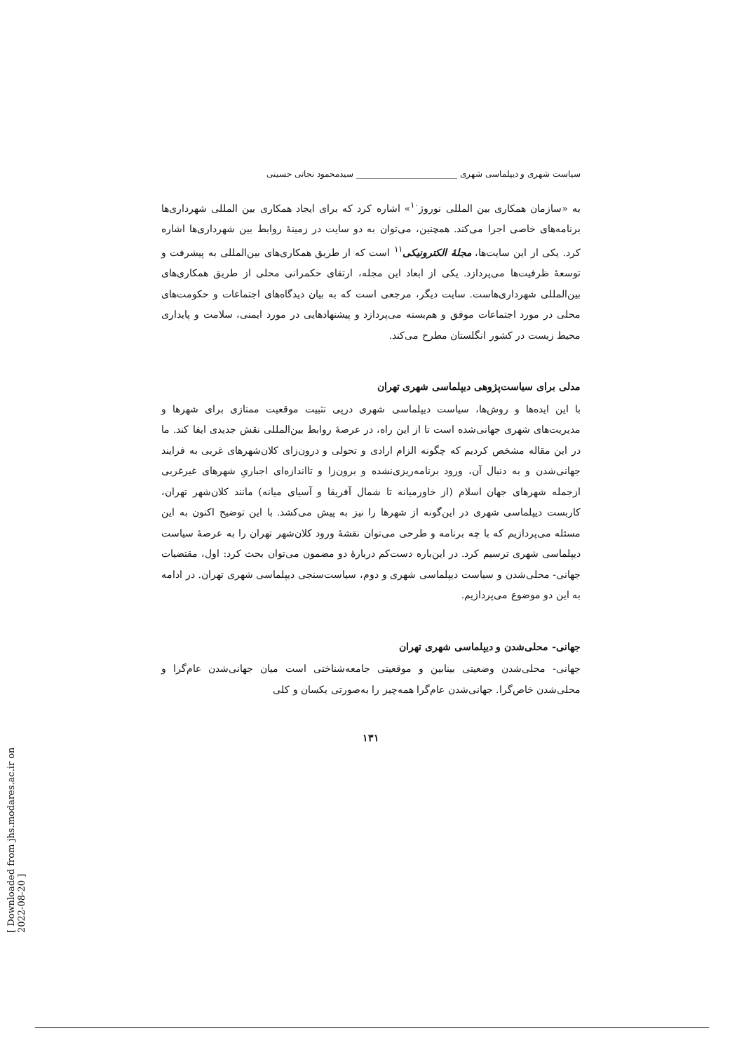سیاست شهری و دیپلماسی شهری ________________________ سیدمحمود نجاتی حسینی
به «سازمان همکاری بین المللی نوروژ<sup>۱۰</sup>» اشاره کرد که برای ایجاد همکاری بین المللی شهرداری‌ها برنامه‌های خاصی اجرا می‌کند. همچنین، می‌توان به دو سایت در زمینهٔ روابط بین شهرداری‌ها اشاره کرد. یکی از این سایت‌ها، مجلهٔ الکترونیکی<sup>۱۱</sup> است که از طریق همکاری‌های بین‌المللی به پیشرفت و توسعهٔ ظرفیت‌ها می‌پردازد. یکی از ابعاد این مجله، ارتقای حکمرانی محلی از طریق همکاری‌های بین‌المللی شهرداری‌هاست. سایت دیگر، مرجعی است که به بیان دیدگاه‌های اجتماعات و حکومت‌های محلی در مورد اجتماعات موفق و هم‌بسته می‌پردازد و پیشنهادهایی در مورد ایمنی، سلامت و پایداری محیط زیست در کشور انگلستان مطرح می‌کند.
مدلی برای سیاست‌پژوهی دیپلماسی شهری تهران
با این ایده‌ها و روش‌ها، سیاست دیپلماسی شهری درپی تثبیت موقعیت ممتازی برای شهرها و مدیریت‌های شهری جهانی‌شده است تا از این راه، در عرصهٔ روابط بین‌المللی نقش جدیدی ایفا کند. ما در این مقاله مشخص کردیم که چگونه الزام ارادی و تحولی و درون‌زای کلان‌شهرهای غربی به فرایند جهانی‌شدن و به دنبال آن، ورود برنامه‌ریزی‌نشده و برون‌زا و تااندازه‌ای اجباریِ شهرهای غیرغربی ازجمله شهرهای جهان اسلام (از خاورمیانه تا شمال آفریقا و آسیای میانه) مانند کلان‌شهر تهران، کاربست دیپلماسی شهری در این‌گونه از شهرها را نیز به پیش می‌کشد. با این توضیح اکنون به این مسئله می‌پردازیم که با چه برنامه و طرحی می‌توان نقشهٔ ورود کلان‌شهر تهران را به عرصهٔ سیاست دیپلماسی شهری ترسیم کرد. در این‌باره دست‌کم دربارهٔ دو مضمون می‌توان بحث کرد: اول، مقتضیات جهانی- محلی‌شدن و سیاست دیپلماسی شهری و دوم، سیاست‌سنجی دیپلماسی شهری تهران. در ادامه به این دو موضوع می‌پردازیم.
جهانی- محلی‌شدن و دیپلماسی شهری تهران
جهانی- محلی‌شدن وضعیتی بینابین و موقعیتی جامعه‌شناختی است میان جهانی‌شدن عام‌گرا و محلی‌شدن خاص‌گرا. جهانی‌شدن عام‌گرا همه‌چیز را به‌صورتی یکسان و کلی
۱۳۱
[ Downloaded from jhs.modares.ac.ir on 2022-08-20 ]